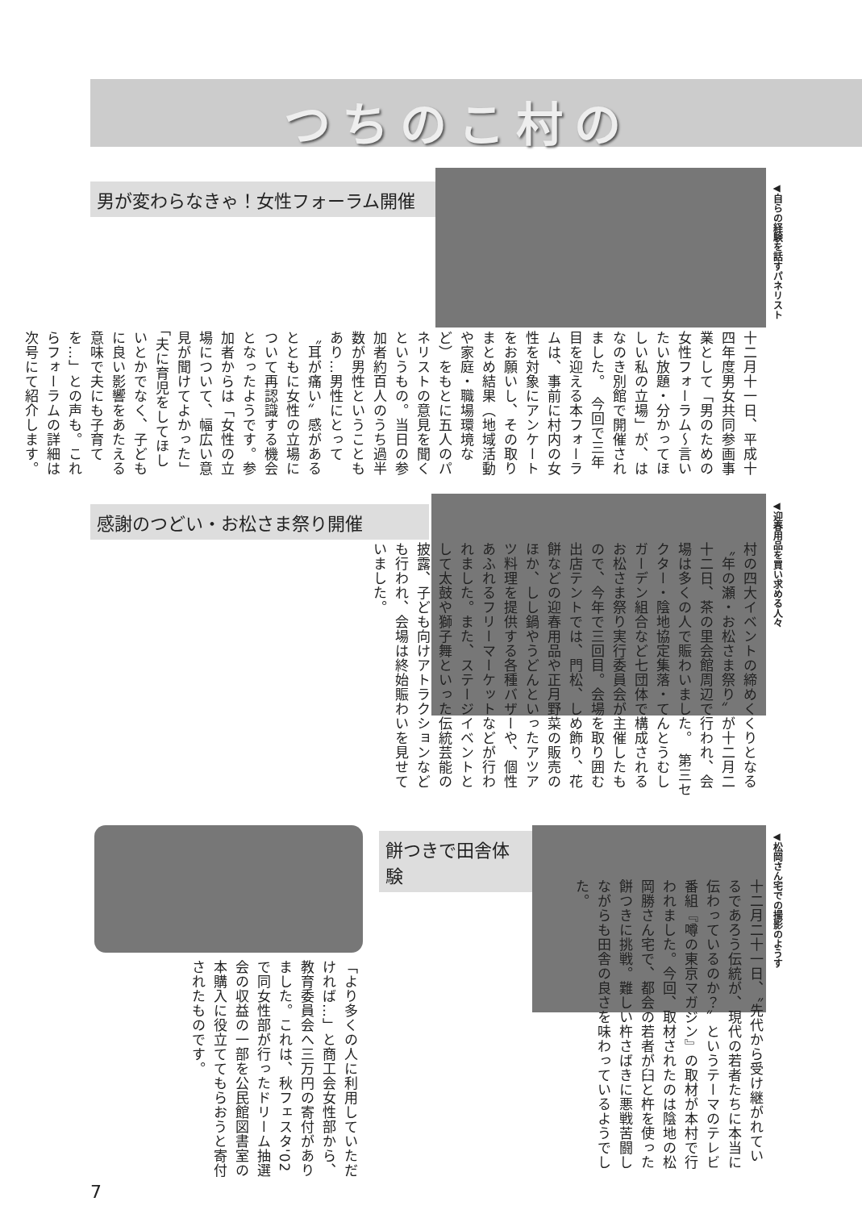つちのこ村の
男が変わらなきゃ！女性フォーラム開催
◀自らの経験を話すパネリスト
十二月十一日、平成十四年度男女共同参画事業として「男のための女性フォーラム～言いたい放題・分かってほしい私の立場」が、はなのき別館で開催されました。　今回で三年目を迎える本フォーラムは、事前に村内の女性を対象にアンケートをお願いし、その取りまとめ結果（地域活動や家庭・職場環境など）をもとに五人のパネリストの意見を聞くというもの。当日の参加者約百人のうち過半数が男性ということもあり…男性にとって〝耳が痛い〟感があるとともに女性の立場について再認識する機会となったようです。参加者からは「女性の立場について、幅広い意見が聞けてよかった」「夫に育児をしてほしいとかでなく、子どもに良い影響をあたえる意味で夫にも子育てを…」との声も。これらフォーラムの詳細は次号にて紹介します。
感謝のつどい・お松さま祭り開催
◀迎春用品を買い求める人々
村の四大イベントの締めくくりとなる〝年の瀬・お松さま祭り〟が十二月二十二日、茶の里会館周辺で行われ、会場は多くの人で賑わいました。　第三セクター・陰地協定集落・てんとうむしガーデン組合など七団体で構成されるお松さま祭り実行委員会が主催したもので、今年で三回目。会場を取り囲む出店テントでは、門松、しめ飾り、花餅などの迎春用品や正月野菜の販売のほか、しし鍋やうどんといったアツアツ料理を提供する各種バザーや、個性あふれるフリーマーケットなどが行われました。また、ステージイベントとして太鼓や獅子舞といった伝統芸能の披露、子ども向けアトラクションなども行われ、会場は終始賑わいを見せていました。
「より多くの人に利用していただければ…」と商工会女性部から、教育委員会へ三万円の寄付がありました。これは、秋フェスタ'02で同女性部が行ったドリーム抽選会の収益の一部を公民館図書室の本購入に役立ててもらおうと寄付されたものです。
餅つきで田舎体験
◀松岡さん宅での撮影のようす
十二月二十一日、〝先代から受け継がれているであろう伝統が、現代の若者たちに本当に伝わっているのか？〟というテーマのテレビ番組『噂の東京マガジン』の取材が本村で行われました。今回、取材されたのは陰地の松岡勝さん宅で、都会の若者が臼と杵を使った餅つきに挑戦。難しい杵さばきに悪戦苦闘しながらも田舎の良さを味わっているようでした。
7